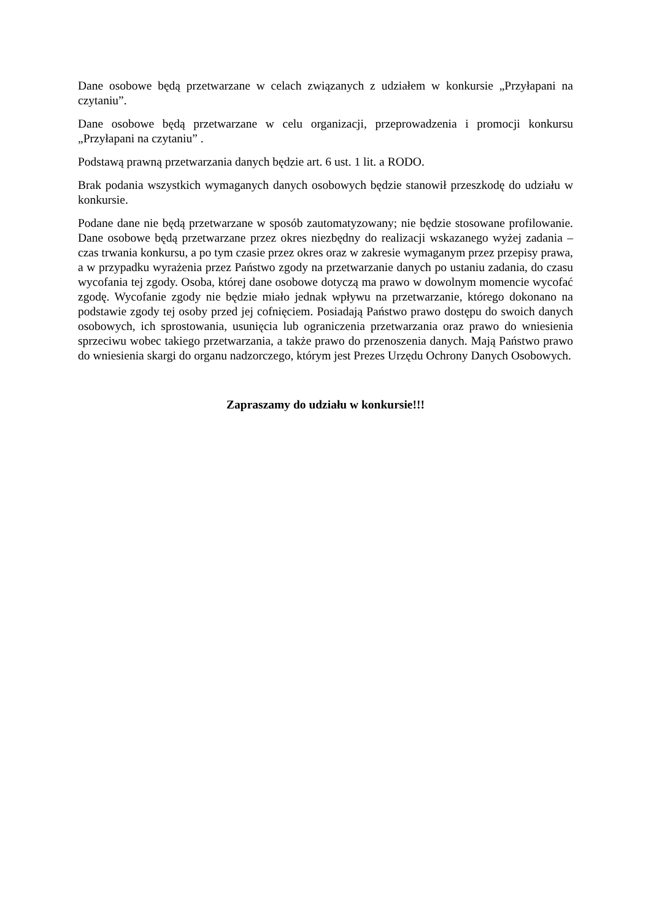Dane osobowe będą przetwarzane w celach związanych z udziałem w konkursie „Przyłapani na czytaniu”.
Dane osobowe będą przetwarzane w celu organizacji, przeprowadzenia i promocji konkursu „Przyłapani na czytaniu” .
Podstawą prawną przetwarzania danych będzie art. 6 ust. 1 lit. a RODO.
Brak podania wszystkich wymaganych danych osobowych będzie stanowił przeszkodę do udziału w konkursie.
Podane dane nie będą przetwarzane w sposób zautomatyzowany; nie będzie stosowane profilowanie. Dane osobowe będą przetwarzane przez okres niezbędny do realizacji wskazanego wyżej zadania – czas trwania konkursu, a po tym czasie przez okres oraz w zakresie wymaganym przez przepisy prawa, a w przypadku wyrażenia przez Państwo zgody na przetwarzanie danych po ustaniu zadania, do czasu wycofania tej zgody. Osoba, której dane osobowe dotyczą ma prawo w dowolnym momencie wycofać zgodę. Wycofanie zgody nie będzie miało jednak wpływu na przetwarzanie, którego dokonano na podstawie zgody tej osoby przed jej cofnięciem. Posiadają Państwo prawo dostępu do swoich danych osobowych, ich sprostowania, usunięcia lub ograniczenia przetwarzania oraz prawo do wniesienia sprzeciwu wobec takiego przetwarzania, a także prawo do przenoszenia danych. Mają Państwo prawo do wniesienia skargi do organu nadzorczego, którym jest Prezes Urzędu Ochrony Danych Osobowych.
Zapraszamy do udziału w konkursie!!!